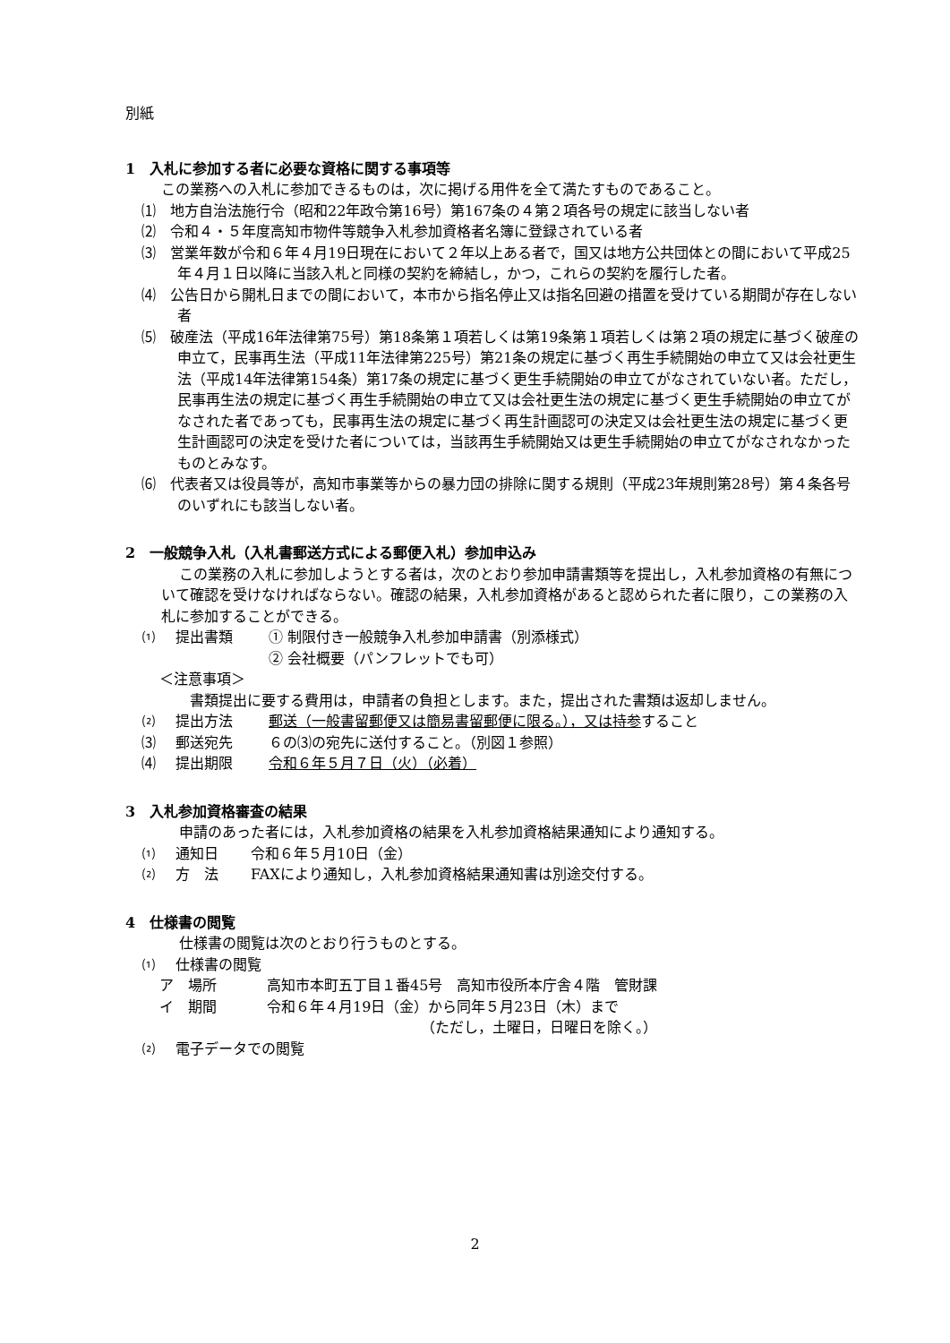別紙
1　入札に参加する者に必要な資格に関する事項等
この業務への入札に参加できるものは，次に掲げる用件を全て満たすものであること。
⑴　地方自治法施行令（昭和22年政令第16号）第167条の４第２項各号の規定に該当しない者
⑵　令和４・５年度高知市物件等競争入札参加資格者名簿に登録されている者
⑶　営業年数が令和６年４月19日現在において２年以上ある者で，国又は地方公共団体との間において平成25年４月１日以降に当該入札と同様の契約を締結し，かつ，これらの契約を履行した者。
⑷　公告日から開札日までの間において，本市から指名停止又は指名回避の措置を受けている期間が存在しない者
⑸　破産法（平成16年法律第75号）第18条第１項若しくは第19条第１項若しくは第２項の規定に基づく破産の申立て，民事再生法（平成11年法律第225号）第21条の規定に基づく再生手続開始の申立て又は会社更生法（平成14年法律第154条）第17条の規定に基づく更生手続開始の申立てがなされていない者。ただし，民事再生法の規定に基づく再生手続開始の申立て又は会社更生法の規定に基づく更生手続開始の申立てがなされた者であっても，民事再生法の規定に基づく再生計画認可の決定又は会社更生法の規定に基づく更生計画認可の決定を受けた者については，当該再生手続開始又は更生手続開始の申立てがなされなかったものとみなす。
⑹　代表者又は役員等が，高知市事業等からの暴力団の排除に関する規則（平成23年規則第28号）第４条各号のいずれにも該当しない者。
2　一般競争入札（入札書郵送方式による郵便入札）参加申込み
この業務の入札に参加しようとする者は，次のとおり参加申請書類等を提出し，入札参加資格の有無について確認を受けなければならない。確認の結果，入札参加資格があると認められた者に限り，この業務の入札に参加することができる。
⑴　提出書類 ① 制限付き一般競争入札参加申請書（別添様式）
② 会社概要（パンフレットでも可）
＜注意事項＞
書類提出に要する費用は，申請者の負担とします。また，提出された書類は返却しません。
⑵　提出方法 郵送（一般書留郵便又は簡易書留郵便に限る。），又は持参すること
⑶　郵送宛先 ６の⑶の宛先に送付すること。（別図１参照）
⑷　提出期限 令和６年５月７日（火）（必着）
3　入札参加資格審査の結果
申請のあった者には，入札参加資格の結果を入札参加資格結果通知により通知する。
⑴　通知日 令和６年５月10日（金）
⑵　方　法 FAXにより通知し，入札参加資格結果通知書は別途交付する。
4　仕様書の閲覧
仕様書の閲覧は次のとおり行うものとする。
⑴　仕様書の閲覧
ア　場所 高知市本町五丁目１番45号　高知市役所本庁舎４階　管財課
イ　期間 令和６年４月19日（金）から同年５月23日（木）まで
（ただし，土曜日，日曜日を除く。）
⑵　電子データでの閲覧
2